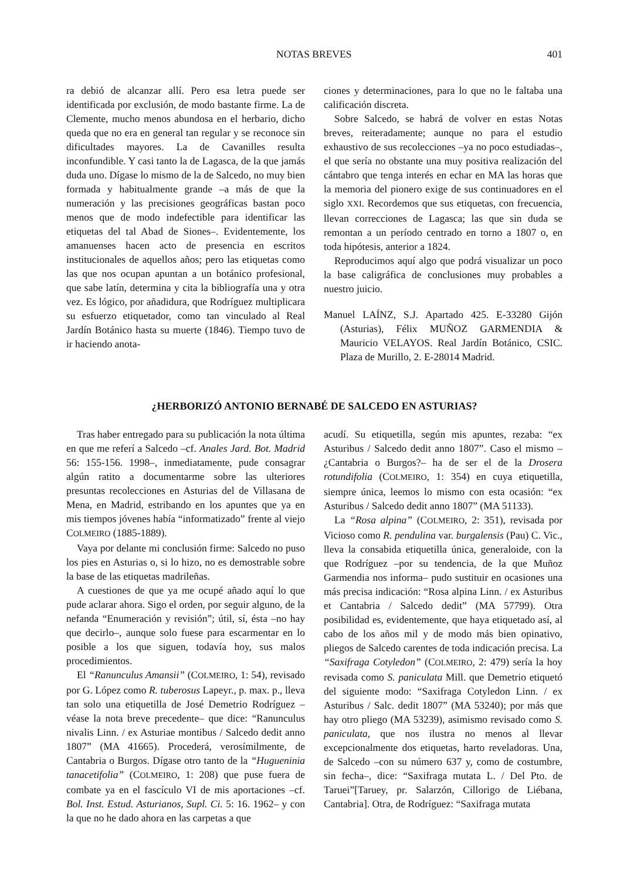NOTAS BREVES 401
ra debió de alcanzar allí. Pero esa letra puede ser identificada por exclusión, de modo bastante firme. La de Clemente, mucho menos abundosa en el herbario, dicho queda que no era en general tan regular y se reconoce sin dificultades mayores. La de Cavanilles resulta inconfundible. Y casi tanto la de Lagasca, de la que jamás duda uno. Dígase lo mismo de la de Salcedo, no muy bien formada y habitualmente grande –a más de que la numeración y las precisiones geográficas bastan poco menos que de modo indefectible para identificar las etiquetas del tal Abad de Siones–. Evidentemente, los amanuenses hacen acto de presencia en escritos institucionales de aquellos años; pero las etiquetas como las que nos ocupan apuntan a un botánico profesional, que sabe latín, determina y cita la bibliografía una y otra vez. Es lógico, por añadidura, que Rodríguez multiplicara su esfuerzo etiquetador, como tan vinculado al Real Jardín Botánico hasta su muerte (1846). Tiempo tuvo de ir haciendo anota-
ciones y determinaciones, para lo que no le faltaba una calificación discreta.
Sobre Salcedo, se habrá de volver en estas Notas breves, reiteradamente; aunque no para el estudio exhaustivo de sus recolecciones –ya no poco estudiadas–, el que sería no obstante una muy positiva realización del cántabro que tenga interés en echar en MA las horas que la memoria del pionero exige de sus continuadores en el siglo XXI. Recordemos que sus etiquetas, con frecuencia, llevan correcciones de Lagasca; las que sin duda se remontan a un período centrado en torno a 1807 o, en toda hipótesis, anterior a 1824.
Reproducimos aquí algo que podrá visualizar un poco la base caligráfica de conclusiones muy probables a nuestro juicio.
Manuel LAÍNZ, S.J. Apartado 425. E-33280 Gijón (Asturias), Félix MUÑOZ GARMENDIA & Mauricio VELAYOS. Real Jardín Botánico, CSIC. Plaza de Murillo, 2. E-28014 Madrid.
¿HERBORIZÓ ANTONIO BERNABÉ DE SALCEDO EN ASTURIAS?
Tras haber entregado para su publicación la nota última en que me referí a Salcedo –cf. Anales Jard. Bot. Madrid 56: 155-156. 1998–, inmediatamente, pude consagrar algún ratito a documentarme sobre las ulteriores presuntas recolecciones en Asturias del de Villasana de Mena, en Madrid, estribando en los apuntes que ya en mis tiempos jóvenes había “informatizado” frente al viejo COLMEIRO (1885-1889).
Vaya por delante mi conclusión firme: Salcedo no puso los pies en Asturias o, si lo hizo, no es demostrable sobre la base de las etiquetas madrileñas.
A cuestiones de que ya me ocupé añado aquí lo que pude aclarar ahora. Sigo el orden, por seguir alguno, de la nefanda “Enumeración y revisión”; útil, sí, ésta –no hay que decirlo–, aunque solo fuese para escarmentar en lo posible a los que siguen, todavía hoy, sus malos procedimientos.
El “Ranunculus Amansii” (COLMEIRO, 1: 54), revisado por G. López como R. tuberosus Lapeyr., p. max. p., lleva tan solo una etiquetilla de José Demetrio Rodríguez –véase la nota breve precedente– que dice: “Ranunculus nivalis Linn. / ex Asturiae montibus / Salcedo dedit anno 1807” (MA 41665). Procederá, verosímilmente, de Cantabria o Burgos. Dígase otro tanto de la “Hugueninia tanacetifolia” (COLMEIRO, 1: 208) que puse fuera de combate ya en el fascículo VI de mis aportaciones –cf. Bol. Inst. Estud. Asturianos, Supl. Ci. 5: 16. 1962– y con la que no he dado ahora en las carpetas a que
acudí. Su etiquetilla, según mis apuntes, rezaba: “ex Asturibus / Salcedo dedit anno 1807”. Caso el mismo –¿Cantabria o Burgos?– ha de ser el de la Drosera rotundifolia (COLMEIRO, 1: 354) en cuya etiquetilla, siempre única, leemos lo mismo con esta ocasión: “ex Asturibus / Salcedo dedit anno 1807” (MA 51133).
La “Rosa alpina” (COLMEIRO, 2: 351), revisada por Vicioso como R. pendulina var. burgalensis (Pau) C. Vic., lleva la consabida etiquetilla única, generaloide, con la que Rodríguez –por su tendencia, de la que Muñoz Garmendia nos informa– pudo sustituir en ocasiones una más precisa indicación: “Rosa alpina Linn. / ex Asturibus et Cantabria / Salcedo dedit” (MA 57799). Otra posibilidad es, evidentemente, que haya etiquetado así, al cabo de los años mil y de modo más bien opinativo, pliegos de Salcedo carentes de toda indicación precisa. La “Saxifraga Cotyledon” (COLMEIRO, 2: 479) sería la hoy revisada como S. paniculata Mill. que Demetrio etiquetó del siguiente modo: “Saxifraga Cotyledon Linn. / ex Asturibus / Salc. dedit 1807” (MA 53240); por más que hay otro pliego (MA 53239), asimismo revisado como S. paniculata, que nos ilustra no menos al llevar excepcionalmente dos etiquetas, harto reveladoras. Una, de Salcedo –con su número 637 y, como de costumbre, sin fecha–, dice: “Saxifraga mutata L. / Del Pto. de Taruei”[Taruey, pr. Salarzón, Cillorigo de Liébana, Cantabria]. Otra, de Rodríguez: “Saxifraga mutata